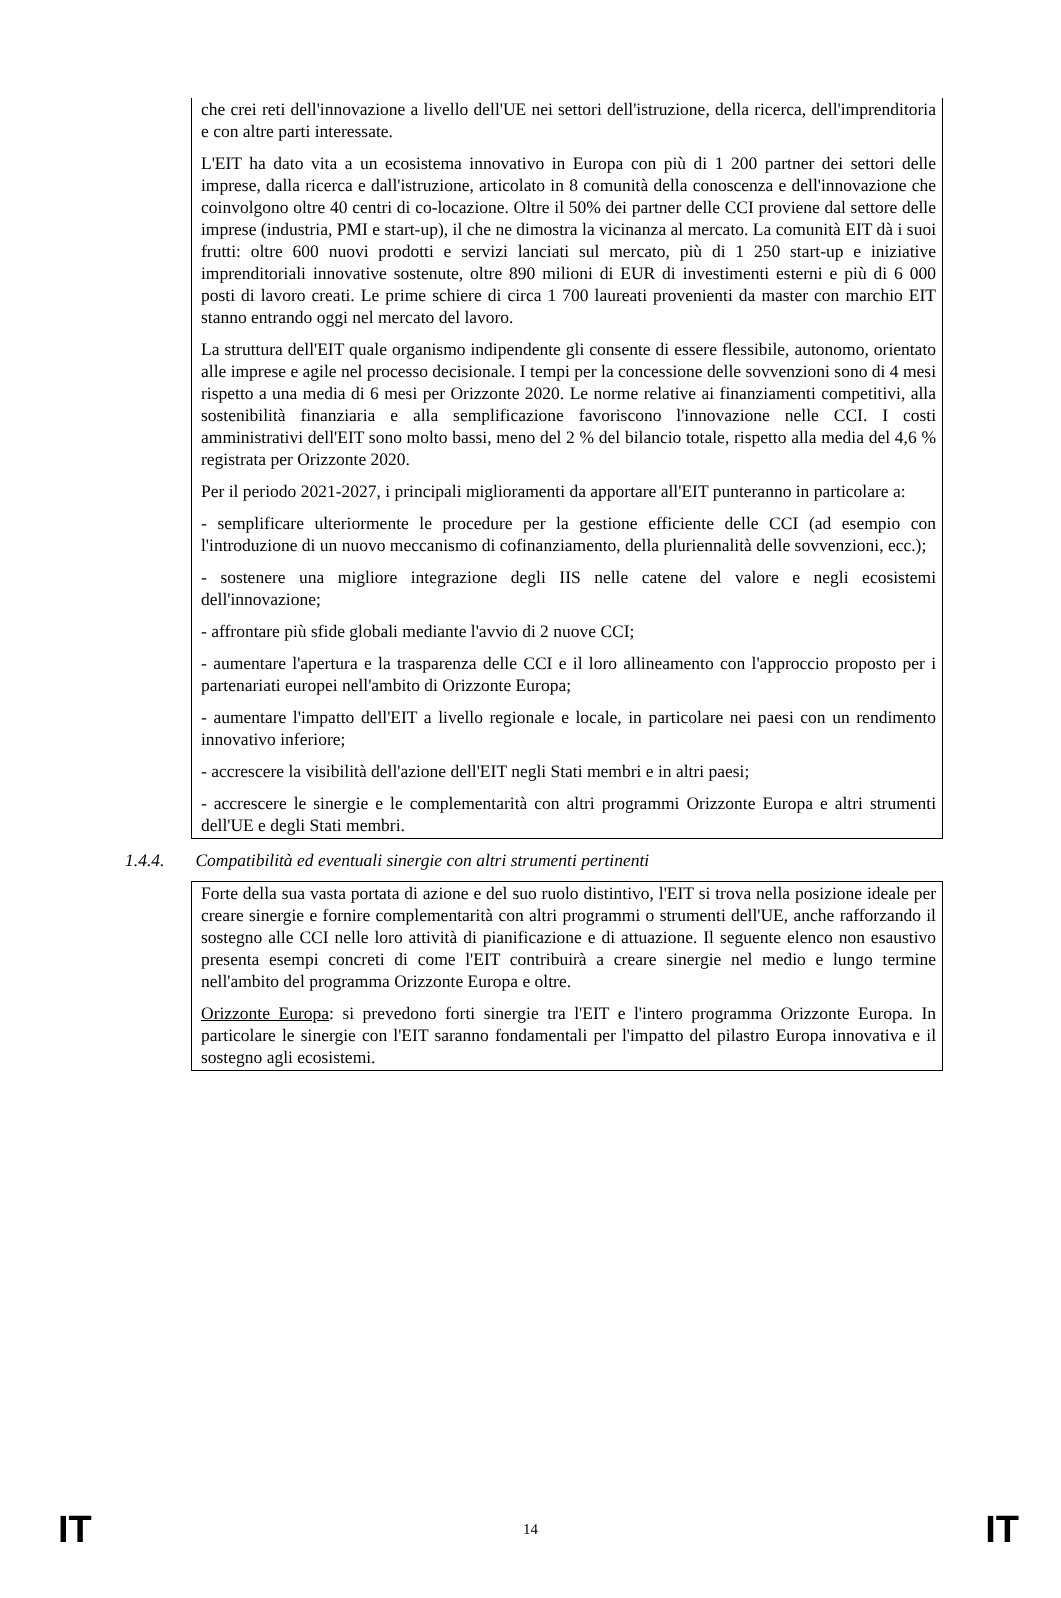che crei reti dell'innovazione a livello dell'UE nei settori dell'istruzione, della ricerca, dell'imprenditoria e con altre parti interessate.
L'EIT ha dato vita a un ecosistema innovativo in Europa con più di 1 200 partner dei settori delle imprese, dalla ricerca e dall'istruzione, articolato in 8 comunità della conoscenza e dell'innovazione che coinvolgono oltre 40 centri di co-locazione. Oltre il 50% dei partner delle CCI proviene dal settore delle imprese (industria, PMI e start-up), il che ne dimostra la vicinanza al mercato. La comunità EIT dà i suoi frutti: oltre 600 nuovi prodotti e servizi lanciati sul mercato, più di 1 250 start-up e iniziative imprenditoriali innovative sostenute, oltre 890 milioni di EUR di investimenti esterni e più di 6 000 posti di lavoro creati. Le prime schiere di circa 1 700 laureati provenienti da master con marchio EIT stanno entrando oggi nel mercato del lavoro.
La struttura dell'EIT quale organismo indipendente gli consente di essere flessibile, autonomo, orientato alle imprese e agile nel processo decisionale. I tempi per la concessione delle sovvenzioni sono di 4 mesi rispetto a una media di 6 mesi per Orizzonte 2020. Le norme relative ai finanziamenti competitivi, alla sostenibilità finanziaria e alla semplificazione favoriscono l'innovazione nelle CCI. I costi amministrativi dell'EIT sono molto bassi, meno del 2 % del bilancio totale, rispetto alla media del 4,6 % registrata per Orizzonte 2020.
Per il periodo 2021-2027, i principali miglioramenti da apportare all'EIT punteranno in particolare a:
- semplificare ulteriormente le procedure per la gestione efficiente delle CCI (ad esempio con l'introduzione di un nuovo meccanismo di cofinanziamento, della pluriennalità delle sovvenzioni, ecc.);
- sostenere una migliore integrazione degli IIS nelle catene del valore e negli ecosistemi dell'innovazione;
- affrontare più sfide globali mediante l'avvio di 2 nuove CCI;
- aumentare l'apertura e la trasparenza delle CCI e il loro allineamento con l'approccio proposto per i partenariati europei nell'ambito di Orizzonte Europa;
- aumentare l'impatto dell'EIT a livello regionale e locale, in particolare nei paesi con un rendimento innovativo inferiore;
- accrescere la visibilità dell'azione dell'EIT negli Stati membri e in altri paesi;
- accrescere le sinergie e le complementarità con altri programmi Orizzonte Europa e altri strumenti dell'UE e degli Stati membri.
1.4.4. Compatibilità ed eventuali sinergie con altri strumenti pertinenti
Forte della sua vasta portata di azione e del suo ruolo distintivo, l'EIT si trova nella posizione ideale per creare sinergie e fornire complementarità con altri programmi o strumenti dell'UE, anche rafforzando il sostegno alle CCI nelle loro attività di pianificazione e di attuazione. Il seguente elenco non esaustivo presenta esempi concreti di come l'EIT contribuirà a creare sinergie nel medio e lungo termine nell'ambito del programma Orizzonte Europa e oltre.
Orizzonte Europa: si prevedono forti sinergie tra l'EIT e l'intero programma Orizzonte Europa. In particolare le sinergie con l'EIT saranno fondamentali per l'impatto del pilastro Europa innovativa e il sostegno agli ecosistemi.
IT 14 IT